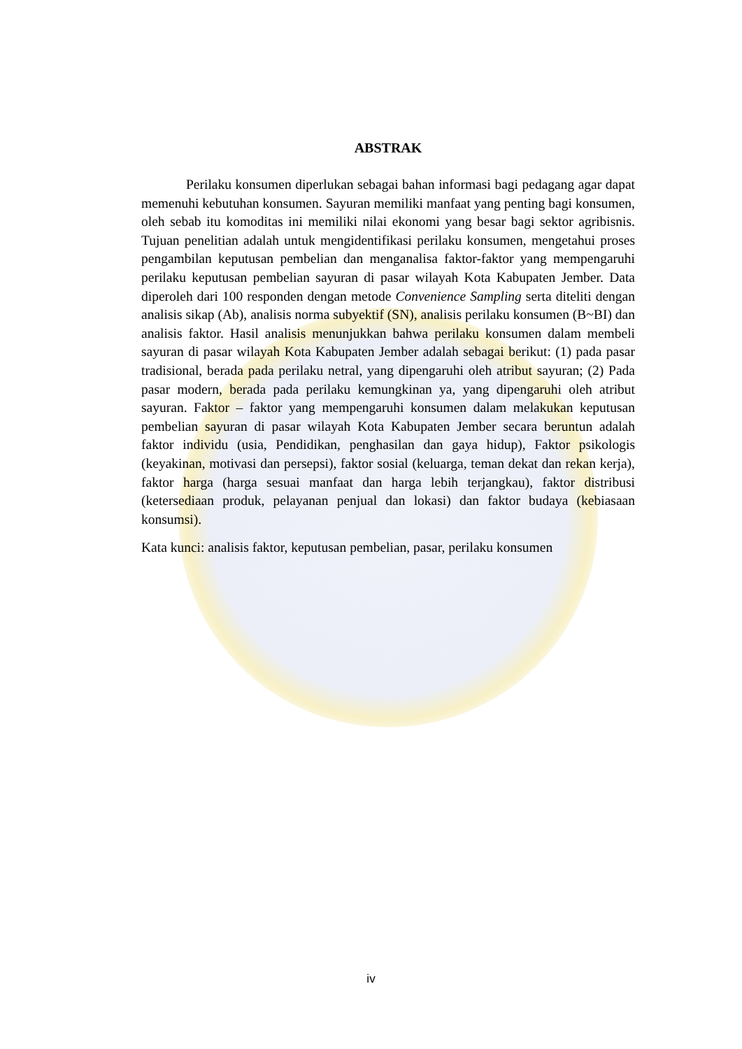ABSTRAK
Perilaku konsumen diperlukan sebagai bahan informasi bagi pedagang agar dapat memenuhi kebutuhan konsumen. Sayuran memiliki manfaat yang penting bagi konsumen, oleh sebab itu komoditas ini memiliki nilai ekonomi yang besar bagi sektor agribisnis. Tujuan penelitian adalah untuk mengidentifikasi perilaku konsumen, mengetahui proses pengambilan keputusan pembelian dan menganalisa faktor-faktor yang mempengaruhi perilaku keputusan pembelian sayuran di pasar wilayah Kota Kabupaten Jember. Data diperoleh dari 100 responden dengan metode Convenience Sampling serta diteliti dengan analisis sikap (Ab), analisis norma subyektif (SN), analisis perilaku konsumen (B~BI) dan analisis faktor. Hasil analisis menunjukkan bahwa perilaku konsumen dalam membeli sayuran di pasar wilayah Kota Kabupaten Jember adalah sebagai berikut: (1) pada pasar tradisional, berada pada perilaku netral, yang dipengaruhi oleh atribut sayuran; (2) Pada pasar modern, berada pada perilaku kemungkinan ya, yang dipengaruhi oleh atribut sayuran. Faktor – faktor yang mempengaruhi konsumen dalam melakukan keputusan pembelian sayuran di pasar wilayah Kota Kabupaten Jember secara beruntun adalah faktor individu (usia, Pendidikan, penghasilan dan gaya hidup), Faktor psikologis (keyakinan, motivasi dan persepsi), faktor sosial (keluarga, teman dekat dan rekan kerja), faktor harga (harga sesuai manfaat dan harga lebih terjangkau), faktor distribusi (ketersediaan produk, pelayanan penjual dan lokasi) dan faktor budaya (kebiasaan konsumsi).
Kata kunci: analisis faktor, keputusan pembelian, pasar, perilaku konsumen
iv